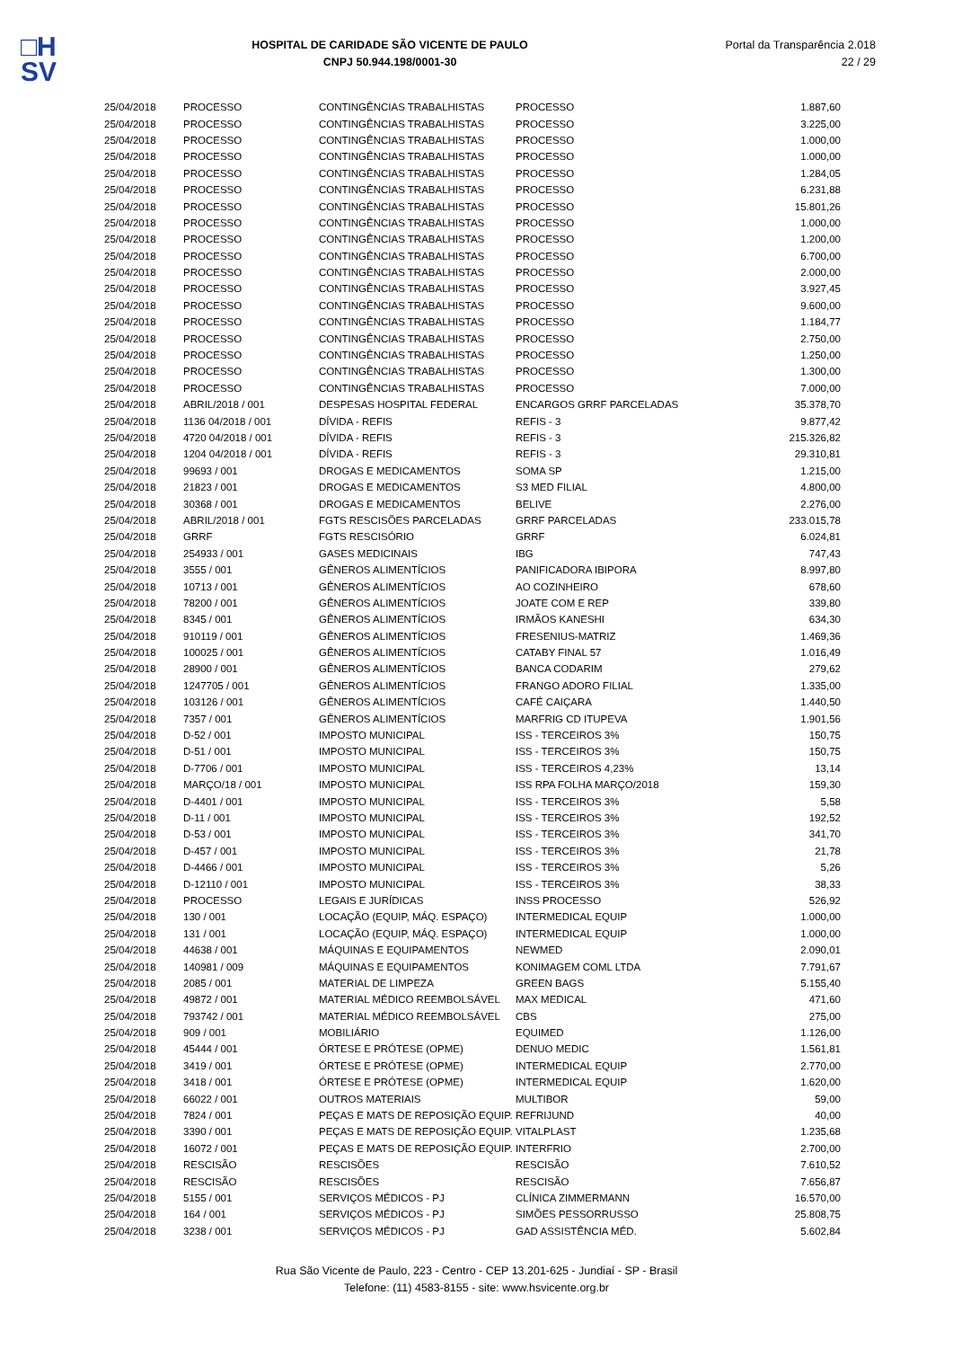□H
SV
HOSPITAL DE CARIDADE SÃO VICENTE DE PAULO
CNPJ 50.944.198/0001-30
Portal da Transparência 2.018
22 / 29
| 25/04/2018 | PROCESSO | CONTINGÊNCIAS TRABALHISTAS | PROCESSO | 1.887,60 |
| 25/04/2018 | PROCESSO | CONTINGÊNCIAS TRABALHISTAS | PROCESSO | 3.225,00 |
| 25/04/2018 | PROCESSO | CONTINGÊNCIAS TRABALHISTAS | PROCESSO | 1.000,00 |
| 25/04/2018 | PROCESSO | CONTINGÊNCIAS TRABALHISTAS | PROCESSO | 1.000,00 |
| 25/04/2018 | PROCESSO | CONTINGÊNCIAS TRABALHISTAS | PROCESSO | 1.284,05 |
| 25/04/2018 | PROCESSO | CONTINGÊNCIAS TRABALHISTAS | PROCESSO | 6.231,88 |
| 25/04/2018 | PROCESSO | CONTINGÊNCIAS TRABALHISTAS | PROCESSO | 15.801,26 |
| 25/04/2018 | PROCESSO | CONTINGÊNCIAS TRABALHISTAS | PROCESSO | 1.000,00 |
| 25/04/2018 | PROCESSO | CONTINGÊNCIAS TRABALHISTAS | PROCESSO | 1.200,00 |
| 25/04/2018 | PROCESSO | CONTINGÊNCIAS TRABALHISTAS | PROCESSO | 6.700,00 |
| 25/04/2018 | PROCESSO | CONTINGÊNCIAS TRABALHISTAS | PROCESSO | 2.000,00 |
| 25/04/2018 | PROCESSO | CONTINGÊNCIAS TRABALHISTAS | PROCESSO | 3.927,45 |
| 25/04/2018 | PROCESSO | CONTINGÊNCIAS TRABALHISTAS | PROCESSO | 9.600,00 |
| 25/04/2018 | PROCESSO | CONTINGÊNCIAS TRABALHISTAS | PROCESSO | 1.184,77 |
| 25/04/2018 | PROCESSO | CONTINGÊNCIAS TRABALHISTAS | PROCESSO | 2.750,00 |
| 25/04/2018 | PROCESSO | CONTINGÊNCIAS TRABALHISTAS | PROCESSO | 1.250,00 |
| 25/04/2018 | PROCESSO | CONTINGÊNCIAS TRABALHISTAS | PROCESSO | 1.300,00 |
| 25/04/2018 | PROCESSO | CONTINGÊNCIAS TRABALHISTAS | PROCESSO | 7.000,00 |
| 25/04/2018 | ABRIL/2018 / 001 | DESPESAS HOSPITAL FEDERAL | ENCARGOS GRRF PARCELADAS | 35.378,70 |
| 25/04/2018 | 1136 04/2018 / 001 | DÍVIDA - REFIS | REFIS - 3 | 9.877,42 |
| 25/04/2018 | 4720 04/2018 / 001 | DÍVIDA - REFIS | REFIS - 3 | 215.326,82 |
| 25/04/2018 | 1204 04/2018 / 001 | DÍVIDA - REFIS | REFIS - 3 | 29.310,81 |
| 25/04/2018 | 99693 / 001 | DROGAS E MEDICAMENTOS | SOMA SP | 1.215,00 |
| 25/04/2018 | 21823 / 001 | DROGAS E MEDICAMENTOS | S3 MED FILIAL | 4.800,00 |
| 25/04/2018 | 30368 / 001 | DROGAS E MEDICAMENTOS | BELIVE | 2.276,00 |
| 25/04/2018 | ABRIL/2018 / 001 | FGTS RESCISÕES PARCELADAS | GRRF PARCELADAS | 233.015,78 |
| 25/04/2018 | GRRF | FGTS RESCISÓRIO | GRRF | 6.024,81 |
| 25/04/2018 | 254933 / 001 | GASES MEDICINAIS | IBG | 747,43 |
| 25/04/2018 | 3555 / 001 | GÊNEROS ALIMENTÍCIOS | PANIFICADORA IBIPORA | 8.997,80 |
| 25/04/2018 | 10713 / 001 | GÊNEROS ALIMENTÍCIOS | AO COZINHEIRO | 678,60 |
| 25/04/2018 | 78200 / 001 | GÊNEROS ALIMENTÍCIOS | JOATE COM E REP | 339,80 |
| 25/04/2018 | 8345 / 001 | GÊNEROS ALIMENTÍCIOS | IRMÃOS KANESHI | 634,30 |
| 25/04/2018 | 910119 / 001 | GÊNEROS ALIMENTÍCIOS | FRESENIUS-MATRIZ | 1.469,36 |
| 25/04/2018 | 100025 / 001 | GÊNEROS ALIMENTÍCIOS | CATABY FINAL 57 | 1.016,49 |
| 25/04/2018 | 28900 / 001 | GÊNEROS ALIMENTÍCIOS | BANCA CODARIM | 279,62 |
| 25/04/2018 | 1247705 / 001 | GÊNEROS ALIMENTÍCIOS | FRANGO ADORO FILIAL | 1.335,00 |
| 25/04/2018 | 103126 / 001 | GÊNEROS ALIMENTÍCIOS | CAFÉ CAIÇARA | 1.440,50 |
| 25/04/2018 | 7357 / 001 | GÊNEROS ALIMENTÍCIOS | MARFRIG CD ITUPEVA | 1.901,56 |
| 25/04/2018 | D-52 / 001 | IMPOSTO MUNICIPAL | ISS - TERCEIROS 3% | 150,75 |
| 25/04/2018 | D-51 / 001 | IMPOSTO MUNICIPAL | ISS - TERCEIROS 3% | 150,75 |
| 25/04/2018 | D-7706 / 001 | IMPOSTO MUNICIPAL | ISS - TERCEIROS 4,23% | 13,14 |
| 25/04/2018 | MARÇO/18 / 001 | IMPOSTO MUNICIPAL | ISS RPA FOLHA MARÇO/2018 | 159,30 |
| 25/04/2018 | D-4401 / 001 | IMPOSTO MUNICIPAL | ISS - TERCEIROS 3% | 5,58 |
| 25/04/2018 | D-11 / 001 | IMPOSTO MUNICIPAL | ISS - TERCEIROS 3% | 192,52 |
| 25/04/2018 | D-53 / 001 | IMPOSTO MUNICIPAL | ISS - TERCEIROS 3% | 341,70 |
| 25/04/2018 | D-457 / 001 | IMPOSTO MUNICIPAL | ISS - TERCEIROS 3% | 21,78 |
| 25/04/2018 | D-4466 / 001 | IMPOSTO MUNICIPAL | ISS - TERCEIROS 3% | 5,26 |
| 25/04/2018 | D-12110 / 001 | IMPOSTO MUNICIPAL | ISS - TERCEIROS 3% | 38,33 |
| 25/04/2018 | PROCESSO | LEGAIS E JURÍDICAS | INSS PROCESSO | 526,92 |
| 25/04/2018 | 130 / 001 | LOCAÇÃO (EQUIP, MÁQ. ESPAÇO) | INTERMEDICAL EQUIP | 1.000,00 |
| 25/04/2018 | 131 / 001 | LOCAÇÃO (EQUIP, MÁQ. ESPAÇO) | INTERMEDICAL EQUIP | 1.000,00 |
| 25/04/2018 | 44638 / 001 | MÁQUINAS E EQUIPAMENTOS | NEWMED | 2.090,01 |
| 25/04/2018 | 140981 / 009 | MÁQUINAS E EQUIPAMENTOS | KONIMAGEM COML LTDA | 7.791,67 |
| 25/04/2018 | 2085 / 001 | MATERIAL DE LIMPEZA | GREEN BAGS | 5.155,40 |
| 25/04/2018 | 49872 / 001 | MATERIAL MÉDICO REEMBOLSÁVEL | MAX MEDICAL | 471,60 |
| 25/04/2018 | 793742 / 001 | MATERIAL MÉDICO REEMBOLSÁVEL | CBS | 275,00 |
| 25/04/2018 | 909 / 001 | MOBILIÁRIO | EQUIMED | 1.126,00 |
| 25/04/2018 | 45444 / 001 | ÓRTESE E PRÓTESE (OPME) | DENUO MEDIC | 1.561,81 |
| 25/04/2018 | 3419 / 001 | ÓRTESE E PRÓTESE (OPME) | INTERMEDICAL EQUIP | 2.770,00 |
| 25/04/2018 | 3418 / 001 | ÓRTESE E PRÓTESE (OPME) | INTERMEDICAL EQUIP | 1.620,00 |
| 25/04/2018 | 66022 / 001 | OUTROS MATERIAIS | MULTIBOR | 59,00 |
| 25/04/2018 | 7824 / 001 | PEÇAS E MATS DE REPOSIÇÃO EQUIP. | REFRIJUND | 40,00 |
| 25/04/2018 | 3390 / 001 | PEÇAS E MATS DE REPOSIÇÃO EQUIP. | VITALPLAST | 1.235,68 |
| 25/04/2018 | 16072 / 001 | PEÇAS E MATS DE REPOSIÇÃO EQUIP. | INTERFRIO | 2.700,00 |
| 25/04/2018 | RESCISÃO | RESCISÕES | RESCISÃO | 7.610,52 |
| 25/04/2018 | RESCISÃO | RESCISÕES | RESCISÃO | 7.656,87 |
| 25/04/2018 | 5155 / 001 | SERVIÇOS MÉDICOS - PJ | CLÍNICA ZIMMERMANN | 16.570,00 |
| 25/04/2018 | 164 / 001 | SERVIÇOS MÉDICOS - PJ | SIMÕES PESSORRUSSO | 25.808,75 |
| 25/04/2018 | 3238 / 001 | SERVIÇOS MÉDICOS - PJ | GAD ASSISTÊNCIA MÉD. | 5.602,84 |
Rua São Vicente de Paulo, 223 - Centro - CEP 13.201-625 - Jundiaí - SP - Brasil
Telefone: (11) 4583-8155 - site: www.hsvicente.org.br